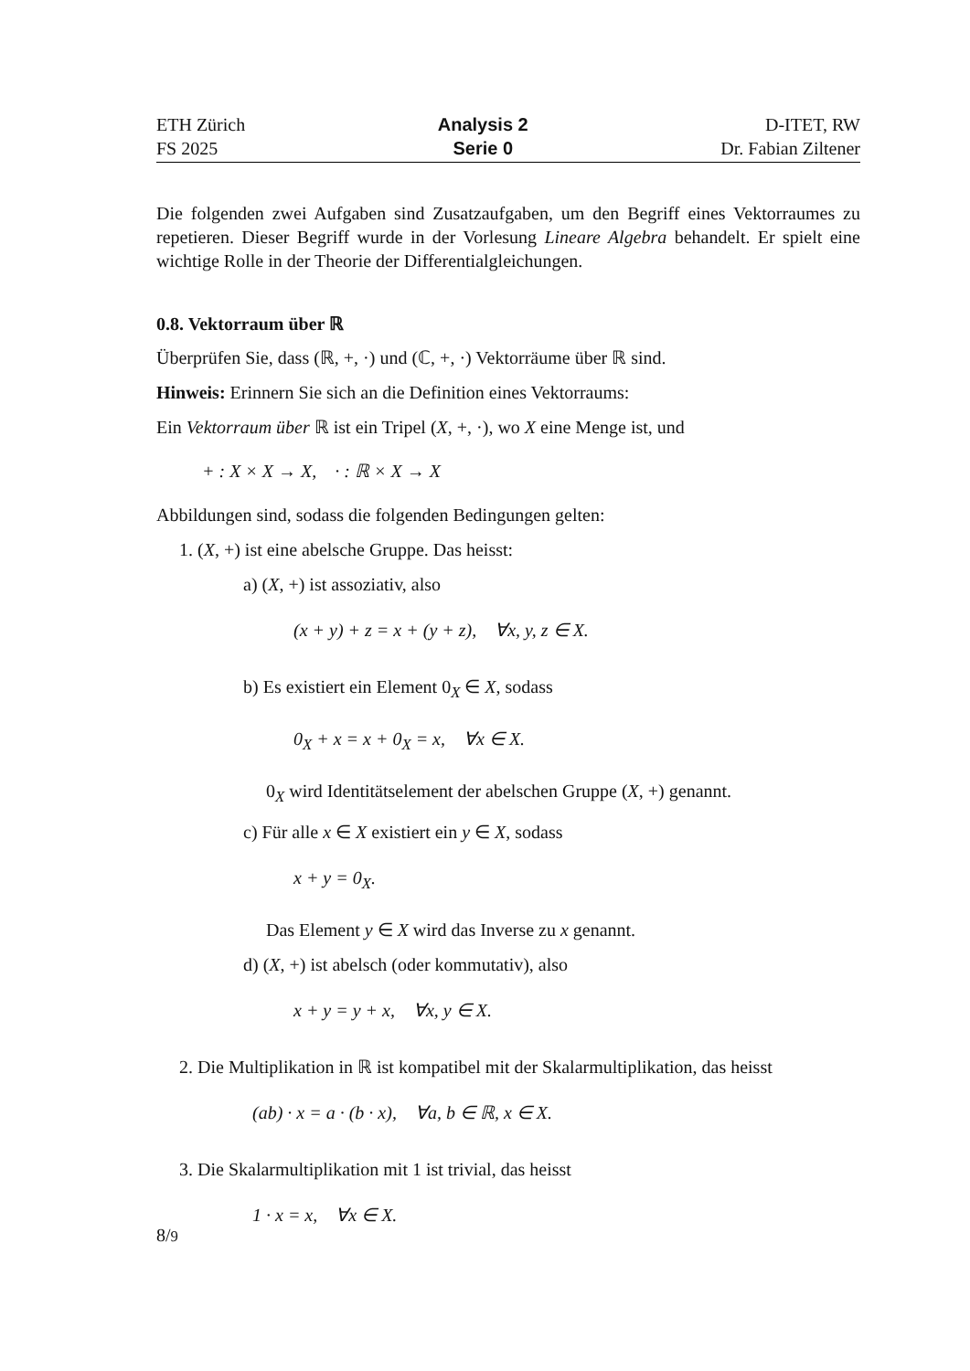ETH Zürich
FS 2025
Analysis 2
Serie 0
D-ITET, RW
Dr. Fabian Ziltener
Die folgenden zwei Aufgaben sind Zusatzaufgaben, um den Begriff eines Vektorraumes zu repetieren. Dieser Begriff wurde in der Vorlesung Lineare Algebra behandelt. Er spielt eine wichtige Rolle in der Theorie der Differentialgleichungen.
0.8. Vektorraum über ℝ
Überprüfen Sie, dass (ℝ, +, ·) und (ℂ, +, ·) Vektorräume über ℝ sind.
Hinweis: Erinnern Sie sich an die Definition eines Vektorraums:
Ein Vektorraum über ℝ ist ein Tripel (X, +, ·), wo X eine Menge ist, und
+ : X × X → X, · : ℝ × X → X
Abbildungen sind, sodass die folgenden Bedingungen gelten:
1. (X, +) ist eine abelsche Gruppe. Das heisst:
a) (X, +) ist assoziativ, also
(x + y) + z = x + (y + z), ∀x, y, z ∈ X.
b) Es existiert ein Element 0<sub>X</sub> ∈ X, sodass
0<sub>X</sub> + x = x + 0<sub>X</sub> = x, ∀x ∈ X.
0<sub>X</sub> wird Identitätselement der abelschen Gruppe (X, +) genannt.
c) Für alle x ∈ X existiert ein y ∈ X, sodass
x + y = 0<sub>X</sub>.
Das Element y ∈ X wird das Inverse zu x genannt.
d) (X, +) ist abelsch (oder kommutativ), also
x + y = y + x, ∀x, y ∈ X.
2. Die Multiplikation in ℝ ist kompatibel mit der Skalarmultiplikation, das heisst
(ab) · x = a · (b · x), ∀a, b ∈ ℝ, x ∈ X.
3. Die Skalarmultiplikation mit 1 ist trivial, das heisst
1 · x = x, ∀x ∈ X.
8/9